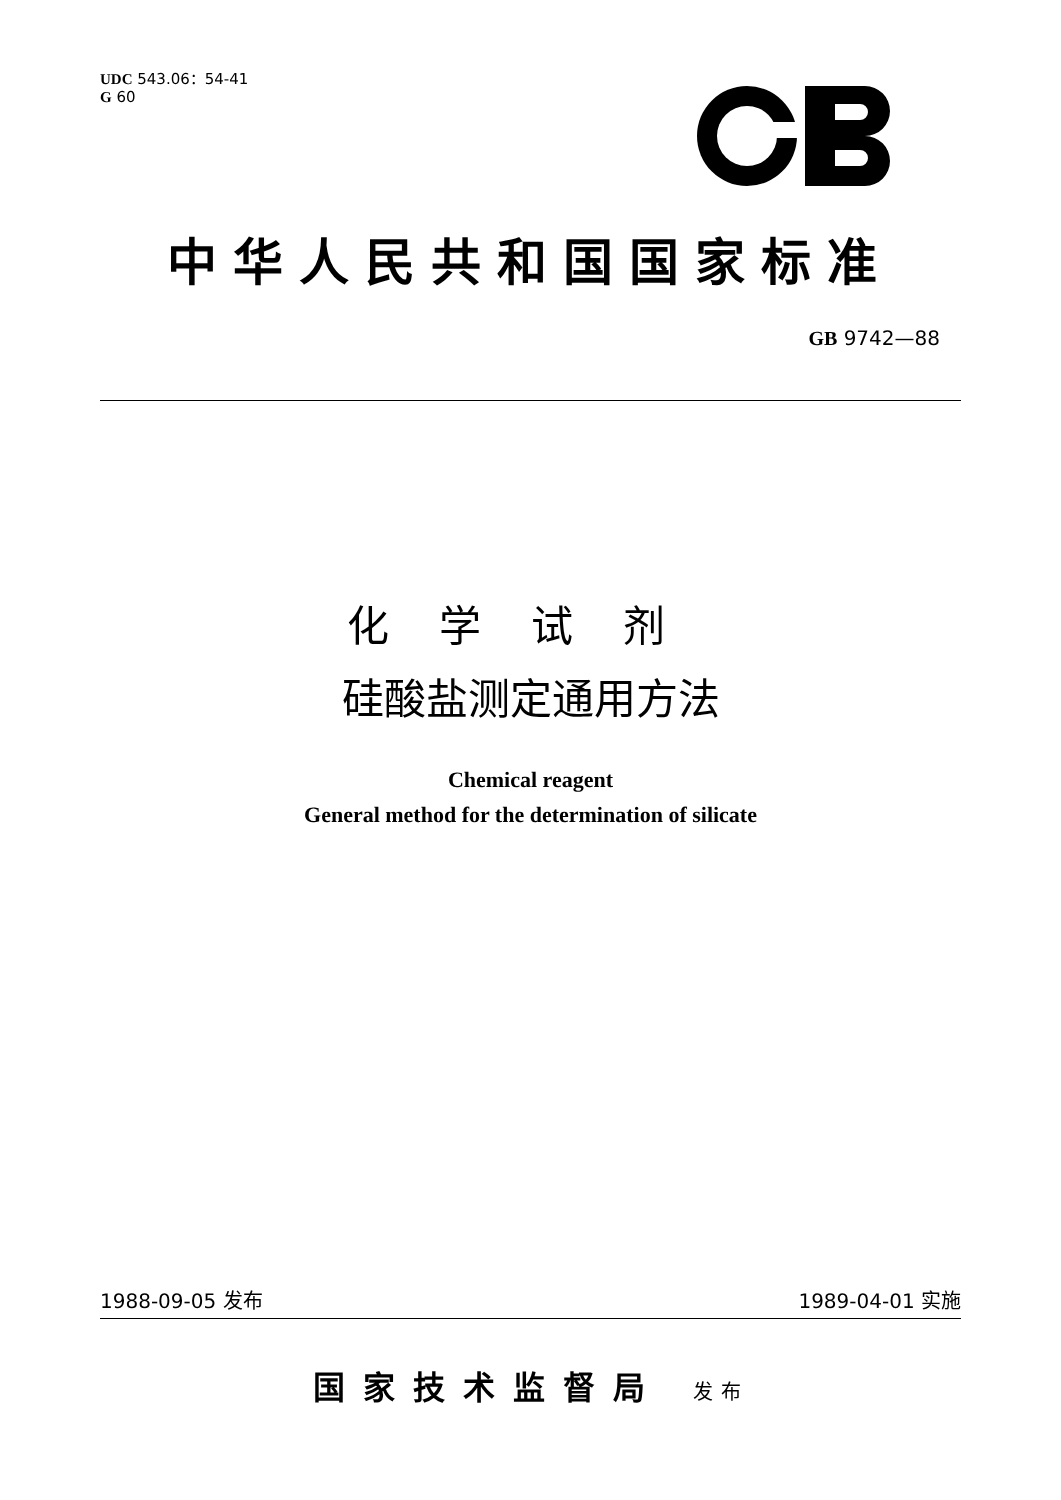UDC 543.06：54-41
G 60
中华人民共和国国家标准
GB 9742—88
化学试剂
硅酸盐测定通用方法
Chemical reagent
General method for the determination of silicate
1988-09-05 发布 1989-04-01 实施
国家技术监督局 发布